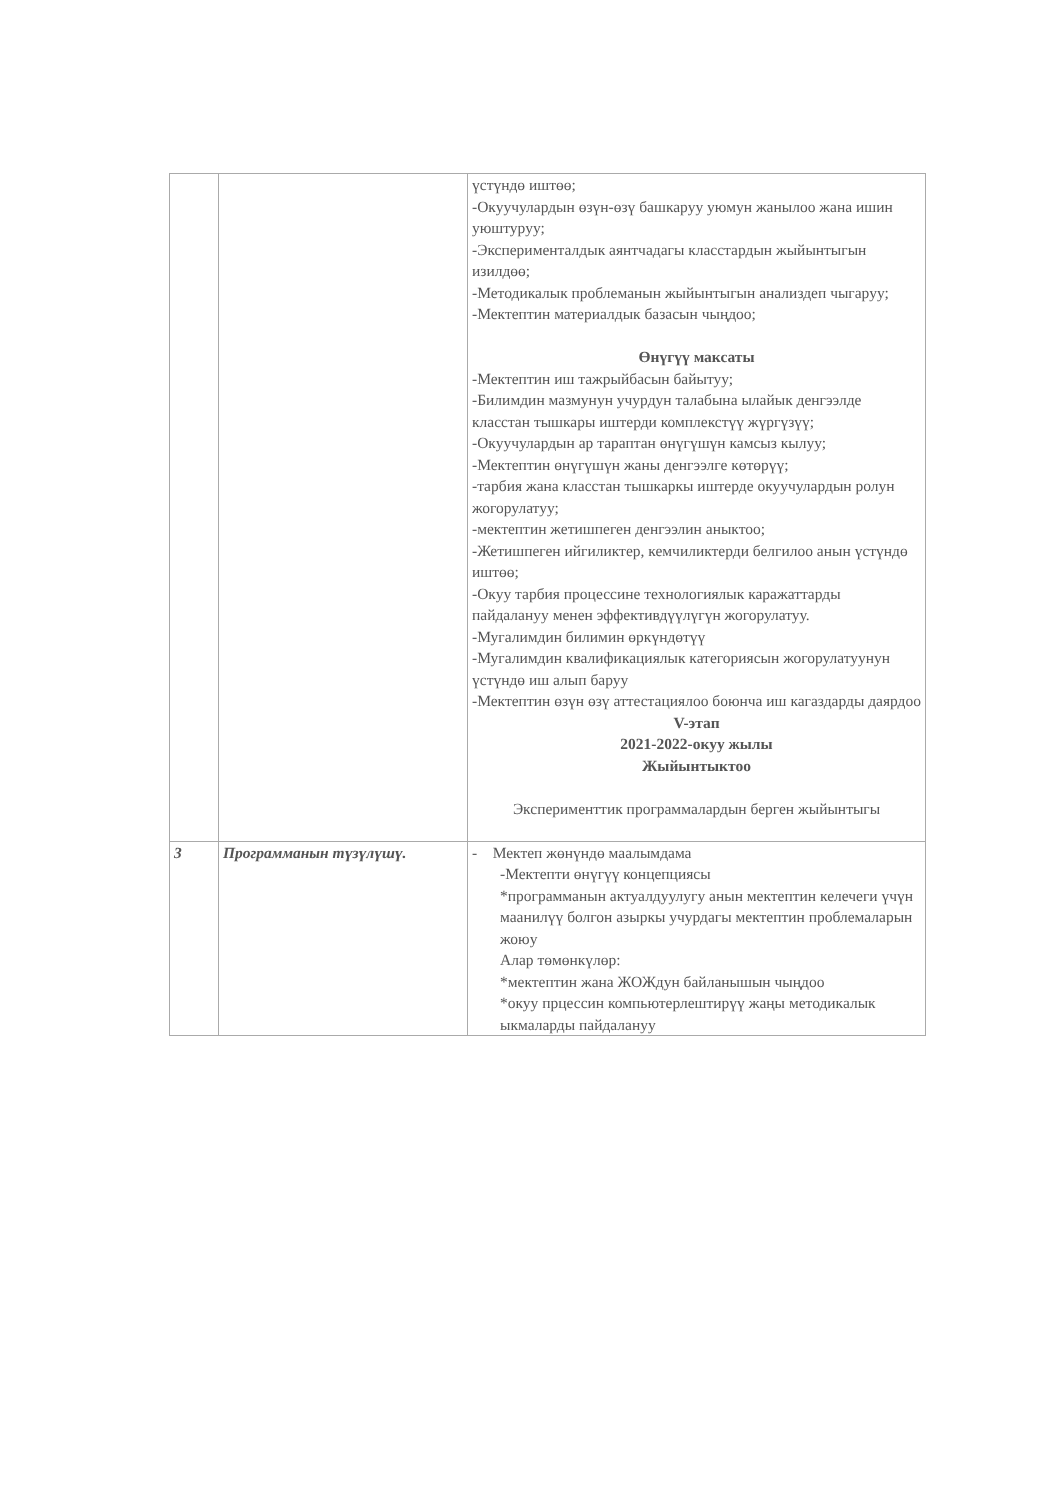| | | үстүндө иштөө; -Окуучулардын өзүн-өзү башкаруу уюмун жанылоо жана ишин уюштуруу; -Эксперименталдык аянтчадагы класстардын жыйынтыгын изилдөө; -Методикалык проблеманын жыйынтыгын анализдеп чыгаруу; -Мектептин материалдык базасын чыңдоо; Өнүгүү максаты -Мектептин иш тажрыйбасын байытуу; -Билимдин мазмунун учурдун талабына ылайык денгээлде класстан тышкары иштерди комплекстүү жүргүзүү; -Окуучулардын ар тараптан өнүгүшүн камсыз кылуу; -Мектептин өнүгүшүн жаны денгээлге көтөрүү; -тарбия жана класстан тышкаркы иштерде окуучулардын ролун жогорулатуу; -мектептин жетишпеген денгээлин аныктоо; -Жетишпеген ийгиликтер, кемчиликтерди белгилоо анын үстүндө иштөө; -Окуу тарбия процессине технологиялык каражаттарды пайдалануу менен эффективдүүлүгүн жогорулатуу. -Мугалимдин билимин өркүндөтүү -Мугалимдин квалификациялык категориясын жогорулатуунун үстүндө иш алып баруу -Мектептин өзүн өзү аттестациялоо боюнча иш кагаздарды даярдоо V-этап 2021-2022-окуу жылы Жыйынтыктоо Эксперименттик программалардын берген жыйынтыгы |
| 3 | Программанын түзүлүшү. | - Мектеп жөнүндө маалымдама -Мектепти өнүгүү концепциясы *программанын актуалдуулугу анын мектептин келечеги үчүн маанилүү болгон азыркы учурдагы мектептин проблемаларын жоюу Алар төмөнкүлөр: *мектептин жана ЖОЖдун байланышын чыңдоо *окуу прцессин компьютерлештирүү жаңы методикалык ыкмаларды пайдалануу |